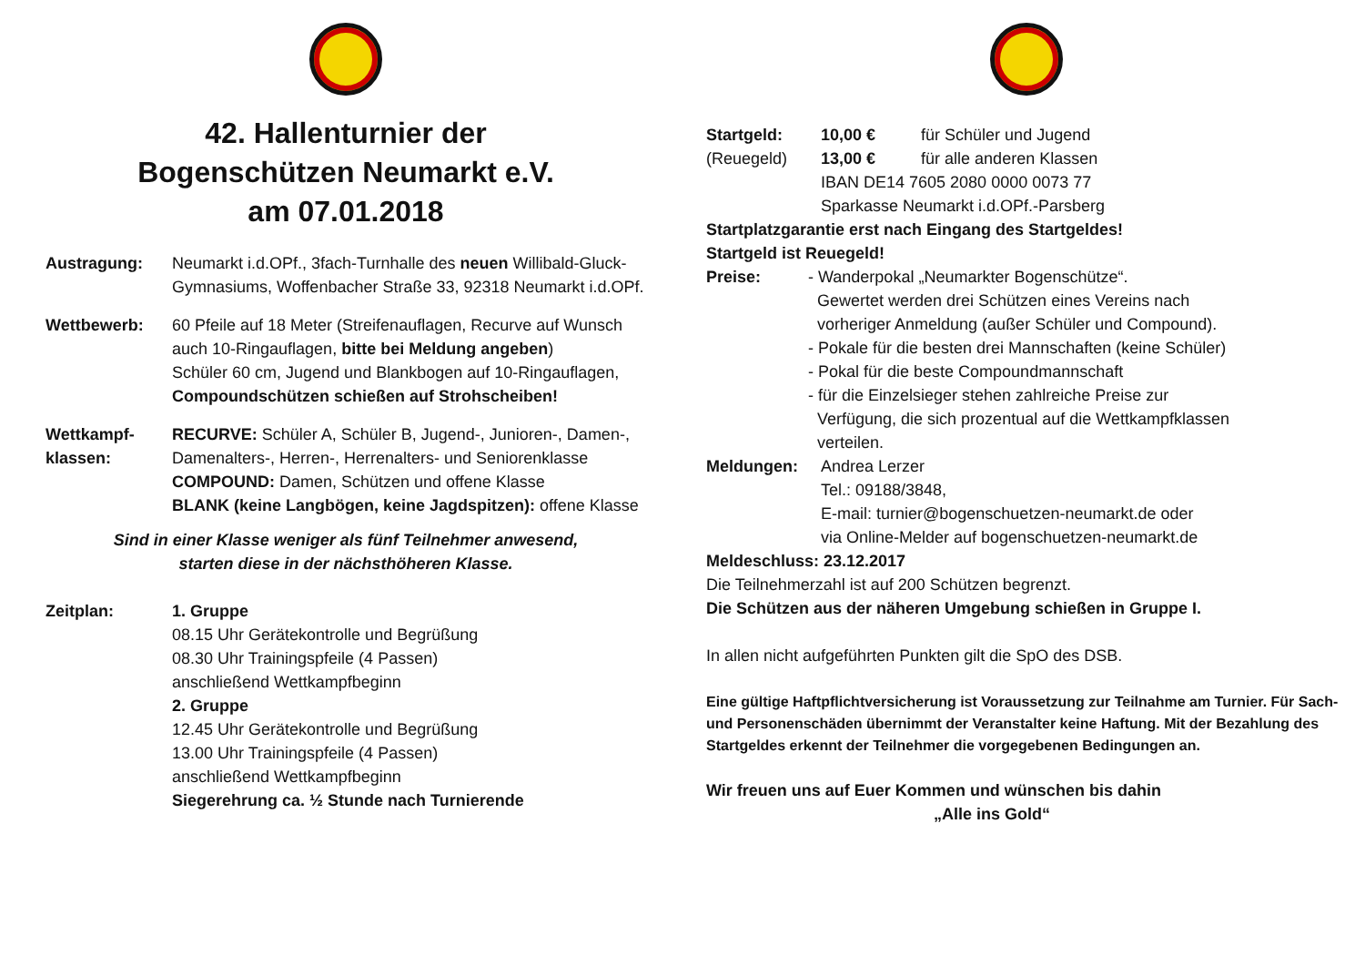42. Hallenturnier der
Bogenschützen Neumarkt e.V.
am 07.01.2018
Austragung: Neumarkt i.d.OPf., 3fach-Turnhalle des neuen Willibald-Gluck-Gymnasiums, Woffenbacher Straße 33, 92318 Neumarkt i.d.OPf.
Wettbewerb: 60 Pfeile auf 18 Meter (Streifenauflagen, Recurve auf Wunsch auch 10-Ringauflagen, bitte bei Meldung angeben)
Schüler 60 cm, Jugend und Blankbogen auf 10-Ringauflagen,
Compoundschützen schießen auf Strohscheiben!
Wettkampf-
klassen:
RECURVE: Schüler A, Schüler B, Jugend-, Junioren-, Damen-, Damenalters-, Herren-, Herrenalters- und Seniorenklasse
COMPOUND: Damen, Schützen und offene Klasse
BLANK (keine Langbögen, keine Jagdspitzen): offene Klasse
Sind in einer Klasse weniger als fünf Teilnehmer anwesend,
starten diese in der nächsthöheren Klasse.
Zeitplan: 1. Gruppe
08.15 Uhr Gerätekontrolle und Begrüßung
08.30 Uhr Trainingspfeile (4 Passen)
anschließend Wettkampfbeginn
2. Gruppe
12.45 Uhr Gerätekontrolle und Begrüßung
13.00 Uhr Trainingspfeile (4 Passen)
anschließend Wettkampfbeginn
Siegerehrung ca. ½ Stunde nach Turnierende
Startgeld:
(Reuegeld)
10,00 € für Schüler und Jugend
13,00 € für alle anderen Klassen
IBAN DE14 7605 2080 0000 0073 77
Sparkasse Neumarkt i.d.OPf.-Parsberg
Startplatzgarantie erst nach Eingang des Startgeldes!
Startgeld ist Reuegeld!
Preise: - Wanderpokal „Neumarkter Bogenschütze“.
Gewertet werden drei Schützen eines Vereins nach
vorheriger Anmeldung (außer Schüler und Compound).
- Pokale für die besten drei Mannschaften (keine Schüler)
- Pokal für die beste Compoundmannschaft
- für die Einzelsieger stehen zahlreiche Preise zur
Verfügung, die sich prozentual auf die Wettkampfklassen
verteilen.
Meldungen: Andrea Lerzer
Tel.: 09188/3848,
E-mail: turnier@bogenschuetzen-neumarkt.de oder
via Online-Melder auf bogenschuetzen-neumarkt.de
Meldeschluss: 23.12.2017
Die Teilnehmerzahl ist auf 200 Schützen begrenzt.
Die Schützen aus der näheren Umgebung schießen in Gruppe I.
In allen nicht aufgeführten Punkten gilt die SpO des DSB.
Eine gültige Haftpflichtversicherung ist Voraussetzung zur Teilnahme am Turnier. Für Sach- und Personenschäden übernimmt der Veranstalter keine Haftung. Mit der Bezahlung des Startgeldes erkennt der Teilnehmer die vorgegebenen Bedingungen an.
Wir freuen uns auf Euer Kommen und wünschen bis dahin
„Alle ins Gold“